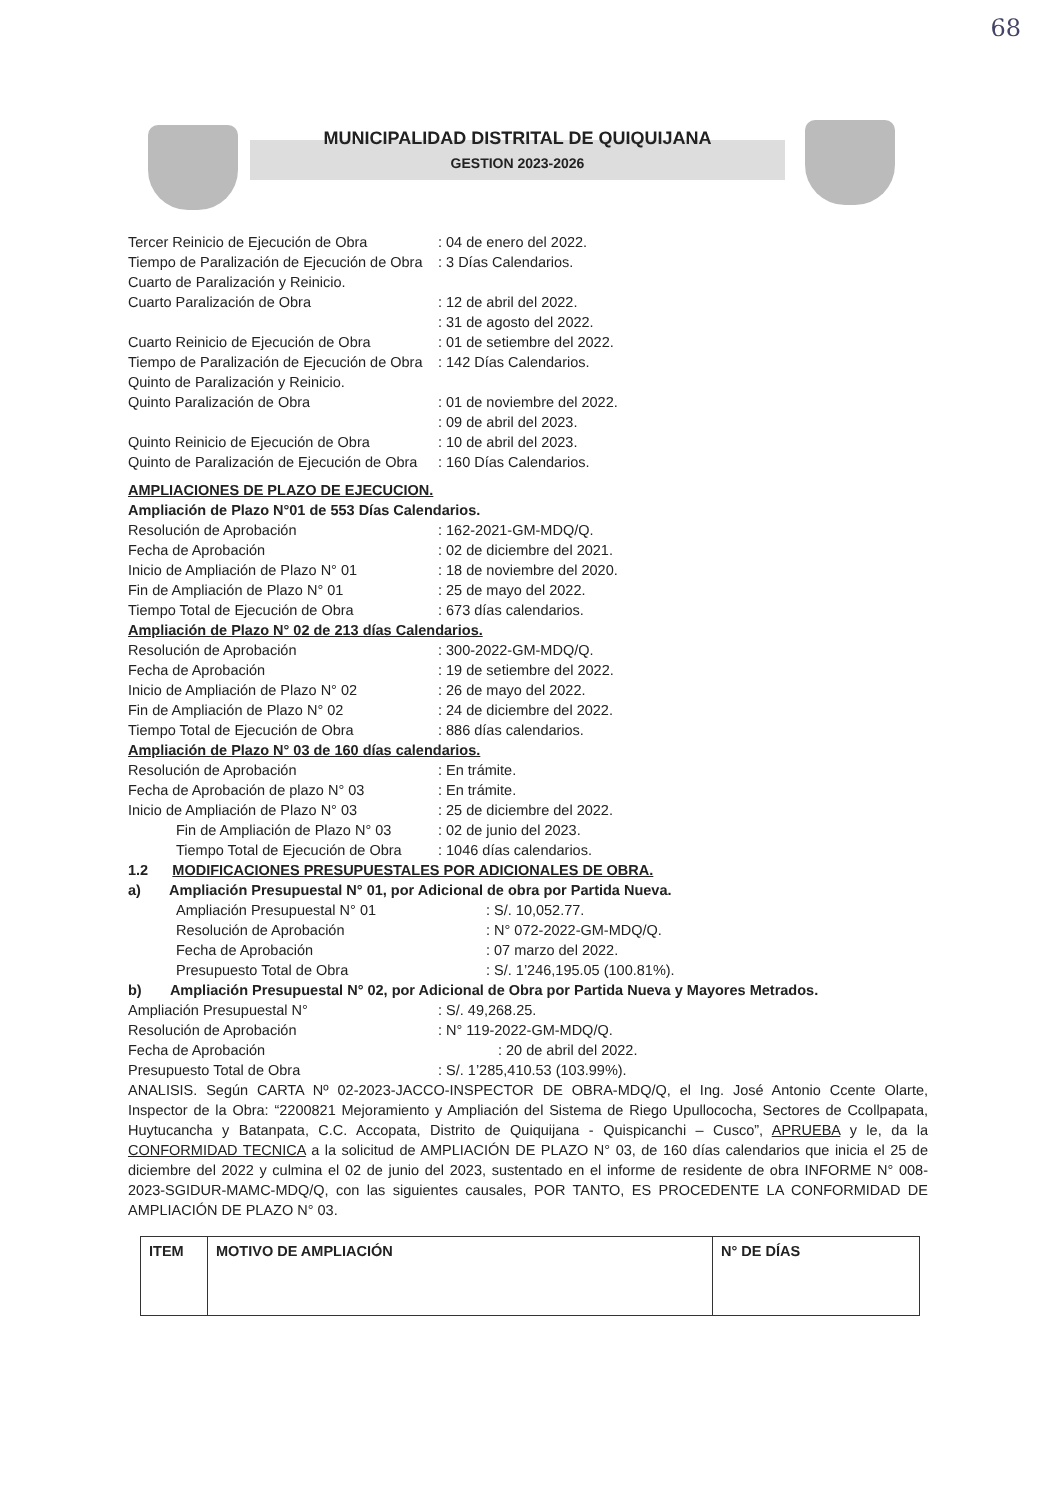68
MUNICIPALIDAD DISTRITAL DE QUIQUIJANA
GESTION 2023-2026
Tercer Reinicio de Ejecución de Obra: 04 de enero del 2022.
Tiempo de Paralización de Ejecución de Obra: 3 Días Calendarios.
Cuarto de Paralización y Reinicio.
Cuarto Paralización de Obra: 12 de abril del 2022.
: 31 de agosto del 2022.
Cuarto Reinicio de Ejecución de Obra: 01 de setiembre del 2022.
Tiempo de Paralización de Ejecución de Obra: 142 Días Calendarios.
Quinto de Paralización y Reinicio.
Quinto Paralización de Obra: 01 de noviembre del 2022.
: 09 de abril del 2023.
Quinto Reinicio de Ejecución de Obra: 10 de abril del 2023.
Quinto de Paralización de Ejecución de Obra: 160 Días Calendarios.
AMPLIACIONES DE PLAZO DE EJECUCION.
Ampliación de Plazo N°01 de 553 Días Calendarios.
Resolución de Aprobación: 162-2021-GM-MDQ/Q.
Fecha de Aprobación: 02 de diciembre del 2021.
Inicio de Ampliación de Plazo N° 01: 18 de noviembre del 2020.
Fin de Ampliación de Plazo N° 01: 25 de mayo del 2022.
Tiempo Total de Ejecución de Obra: 673 días calendarios.
Ampliación de Plazo N° 02 de 213 días Calendarios.
Resolución de Aprobación: 300-2022-GM-MDQ/Q.
Fecha de Aprobación: 19 de setiembre del 2022.
Inicio de Ampliación de Plazo N° 02: 26 de mayo del 2022.
Fin de Ampliación de Plazo N° 02: 24 de diciembre del 2022.
Tiempo Total de Ejecución de Obra: 886 días calendarios.
Ampliación de Plazo N° 03 de 160 días calendarios.
Resolución de Aprobación: En trámite.
Fecha de Aprobación de plazo N° 03: En trámite.
Inicio de Ampliación de Plazo N° 03: 25 de diciembre del 2022.
Fin de Ampliación de Plazo N° 03: 02 de junio del 2023.
Tiempo Total de Ejecución de Obra: 1046 días calendarios.
1.2 MODIFICACIONES PRESUPUESTALES POR ADICIONALES DE OBRA.
a) Ampliación Presupuestal N° 01, por Adicional de obra por Partida Nueva.
Ampliación Presupuestal N° 01: S/. 10,052.77.
Resolución de Aprobación: N° 072-2022-GM-MDQ/Q.
Fecha de Aprobación: 07 marzo del 2022.
Presupuesto Total de Obra: S/. 1’246,195.05 (100.81%).
b) Ampliación Presupuestal N° 02, por Adicional de Obra por Partida Nueva y Mayores Metrados.
Ampliación Presupuestal N°: S/. 49,268.25.
Resolución de Aprobación: N° 119-2022-GM-MDQ/Q.
Fecha de Aprobación: 20 de abril del 2022.
Presupuesto Total de Obra: S/. 1’285,410.53 (103.99%).
ANALISIS. Según CARTA Nº 02-2023-JACCO-INSPECTOR DE OBRA-MDQ/Q, el Ing. José Antonio Ccente Olarte, Inspector de la Obra: “2200821 Mejoramiento y Ampliación del Sistema de Riego Upullococha, Sectores de Ccollpapata, Huytucancha y Batanpata, C.C. Accopata, Distrito de Quiquijana - Quispicanchi – Cusco”, APRUEBA y le, da la CONFORMIDAD TECNICA a la solicitud de AMPLIACIÓN DE PLAZO N° 03, de 160 días calendarios que inicia el 25 de diciembre del 2022 y culmina el 02 de junio del 2023, sustentado en el informe de residente de obra INFORME N° 008-2023-SGIDUR-MAMC-MDQ/Q, con las siguientes causales, POR TANTO, ES PROCEDENTE LA CONFORMIDAD DE AMPLIACIÓN DE PLAZO N° 03.
| ITEM | MOTIVO DE AMPLIACIÓN | N° DE DÍAS |
| --- | --- | --- |